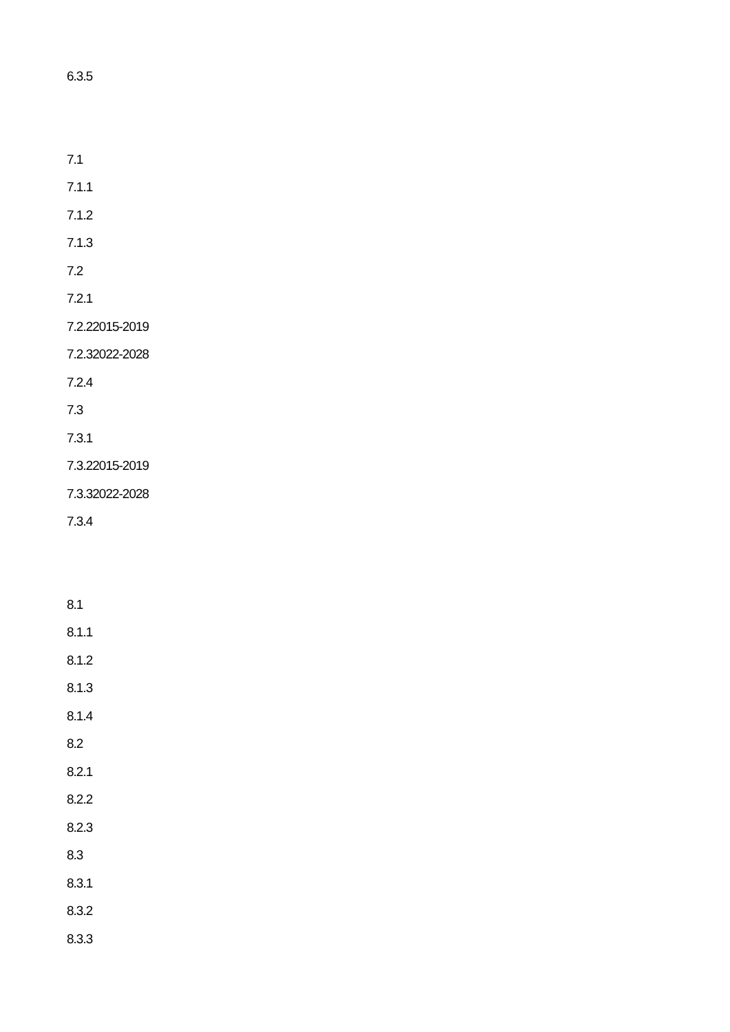6.3.5
7.1
7.1.1
7.1.2
7.1.3
7.2
7.2.1
7.2.22015-2019
7.2.32022-2028
7.2.4
7.3
7.3.1
7.3.22015-2019
7.3.32022-2028
7.3.4
8.1
8.1.1
8.1.2
8.1.3
8.1.4
8.2
8.2.1
8.2.2
8.2.3
8.3
8.3.1
8.3.2
8.3.3